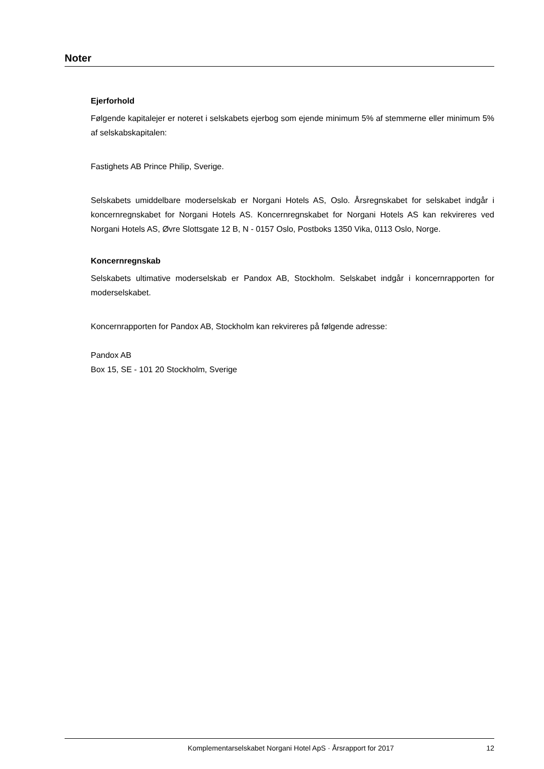Noter
Ejerforhold
Følgende kapitalejer er noteret i selskabets ejerbog som ejende minimum 5% af stemmerne eller minimum 5% af selskabskapitalen:
Fastighets AB Prince Philip, Sverige.
Selskabets umiddelbare moderselskab er Norgani Hotels AS, Oslo. Årsregnskabet for selskabet indgår i koncernregnskabet for Norgani Hotels AS. Koncernregnskabet for Norgani Hotels AS kan rekvireres ved Norgani Hotels AS, Øvre Slottsgate 12 B, N - 0157 Oslo, Postboks 1350 Vika, 0113 Oslo, Norge.
Koncernregnskab
Selskabets ultimative moderselskab er Pandox AB, Stockholm. Selskabet indgår i koncernrapporten for moderselskabet.
Koncernrapporten for Pandox AB, Stockholm kan rekvireres på følgende adresse:
Pandox AB
Box 15, SE - 101 20 Stockholm, Sverige
Komplementarselskabet Norgani Hotel ApS · Årsrapport for 2017 12